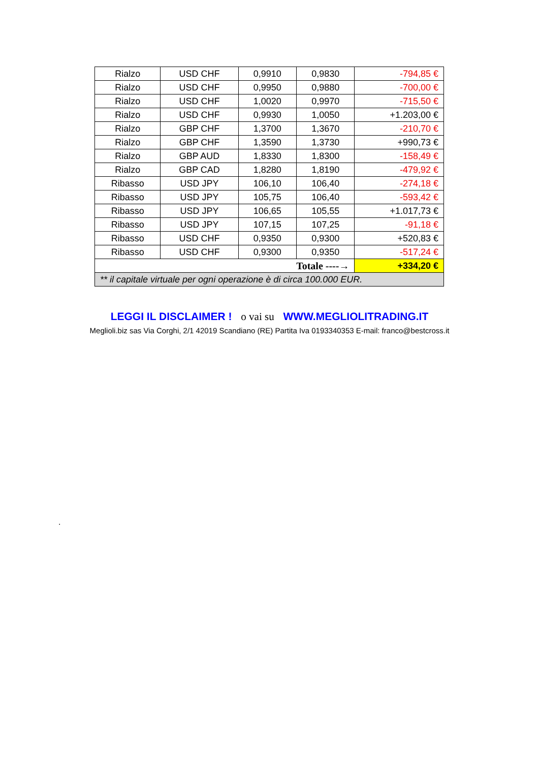| Rialzo | USD CHF | 0,9910 | 0,9830 | -794,85 € |
| Rialzo | USD CHF | 0,9950 | 0,9880 | -700,00 € |
| Rialzo | USD CHF | 1,0020 | 0,9970 | -715,50 € |
| Rialzo | USD CHF | 0,9930 | 1,0050 | +1.203,00 € |
| Rialzo | GBP CHF | 1,3700 | 1,3670 | -210,70 € |
| Rialzo | GBP CHF | 1,3590 | 1,3730 | +990,73 € |
| Rialzo | GBP AUD | 1,8330 | 1,8300 | -158,49 € |
| Rialzo | GBP CAD | 1,8280 | 1,8190 | -479,92 € |
| Ribasso | USD JPY | 106,10 | 106,40 | -274,18 € |
| Ribasso | USD JPY | 105,75 | 106,40 | -593,42 € |
| Ribasso | USD JPY | 106,65 | 105,55 | +1.017,73 € |
| Ribasso | USD JPY | 107,15 | 107,25 | -91,18 € |
| Ribasso | USD CHF | 0,9350 | 0,9300 | +520,83 € |
| Ribasso | USD CHF | 0,9300 | 0,9350 | -517,24 € |
| Totale ----→ | | | | +334,20 € |
| ** il capitale virtuale per ogni operazione è di circa 100.000 EUR. | | | | |
LEGGI IL DISCLAIMER ! o vai su WWW.MEGLIOLITRADING.IT
Meglioli.biz sas Via Corghi, 2/1 42019 Scandiano (RE) Partita Iva 0193340353 E-mail: franco@bestcross.it
.